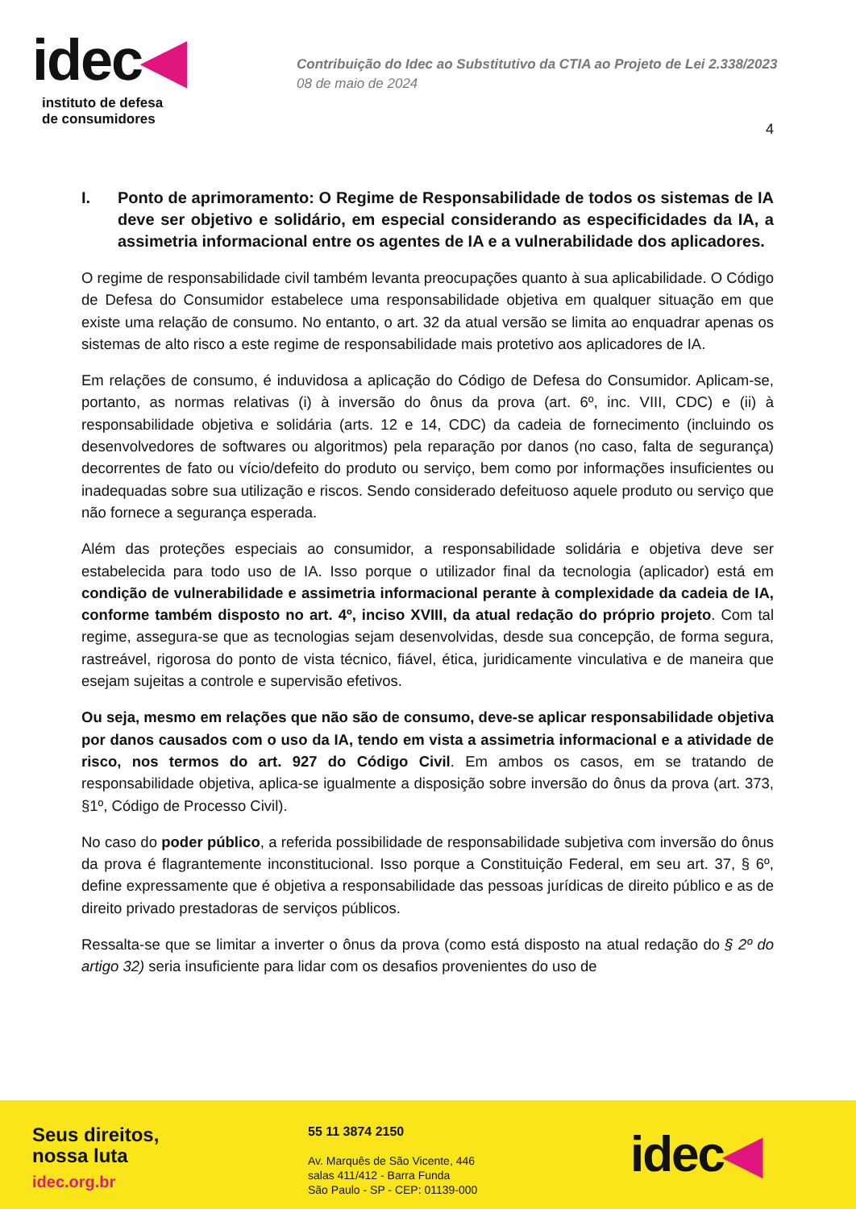idec◀
instituto de defesa
de consumidores
Contribuição do Idec ao Substitutivo da CTIA ao Projeto de Lei 2.338/2023
08 de maio de 2024
4
I. Ponto de aprimoramento: O Regime de Responsabilidade de todos os sistemas de IA deve ser objetivo e solidário, em especial considerando as especificidades da IA, a assimetria informacional entre os agentes de IA e a vulnerabilidade dos aplicadores.
O regime de responsabilidade civil também levanta preocupações quanto à sua aplicabilidade. O Código de Defesa do Consumidor estabelece uma responsabilidade objetiva em qualquer situação em que existe uma relação de consumo. No entanto, o art. 32 da atual versão se limita ao enquadrar apenas os sistemas de alto risco a este regime de responsabilidade mais protetivo aos aplicadores de IA.
Em relações de consumo, é induvidosa a aplicação do Código de Defesa do Consumidor. Aplicam-se, portanto, as normas relativas (i) à inversão do ônus da prova (art. 6º, inc. VIII, CDC) e (ii) à responsabilidade objetiva e solidária (arts. 12 e 14, CDC) da cadeia de fornecimento (incluindo os desenvolvedores de softwares ou algoritmos) pela reparação por danos (no caso, falta de segurança) decorrentes de fato ou vício/defeito do produto ou serviço, bem como por informações insuficientes ou inadequadas sobre sua utilização e riscos. Sendo considerado defeituoso aquele produto ou serviço que não fornece a segurança esperada.
Além das proteções especiais ao consumidor, a responsabilidade solidária e objetiva deve ser estabelecida para todo uso de IA. Isso porque o utilizador final da tecnologia (aplicador) está em condição de vulnerabilidade e assimetria informacional perante à complexidade da cadeia de IA, conforme também disposto no art. 4º, inciso XVIII, da atual redação do próprio projeto. Com tal regime, assegura-se que as tecnologias sejam desenvolvidas, desde sua concepção, de forma segura, rastreável, rigorosa do ponto de vista técnico, fiável, ética, juridicamente vinculativa e de maneira que esejam sujeitas a controle e supervisão efetivos.
Ou seja, mesmo em relações que não são de consumo, deve-se aplicar responsabilidade objetiva por danos causados com o uso da IA, tendo em vista a assimetria informacional e a atividade de risco, nos termos do art. 927 do Código Civil. Em ambos os casos, em se tratando de responsabilidade objetiva, aplica-se igualmente a disposição sobre inversão do ônus da prova (art. 373, §1º, Código de Processo Civil).
No caso do poder público, a referida possibilidade de responsabilidade subjetiva com inversão do ônus da prova é flagrantemente inconstitucional. Isso porque a Constituição Federal, em seu art. 37, § 6º, define expressamente que é objetiva a responsabilidade das pessoas jurídicas de direito público e as de direito privado prestadoras de serviços públicos.
Ressalta-se que se limitar a inverter o ônus da prova (como está disposto na atual redação do § 2º do artigo 32) seria insuficiente para lidar com os desafios provenientes do uso de
Seus direitos,
nossa luta
idec.org.br
55 11 3874 2150
Av. Marquês de São Vicente, 446
salas 411/412 - Barra Funda
São Paulo - SP - CEP: 01139-000
idec◀